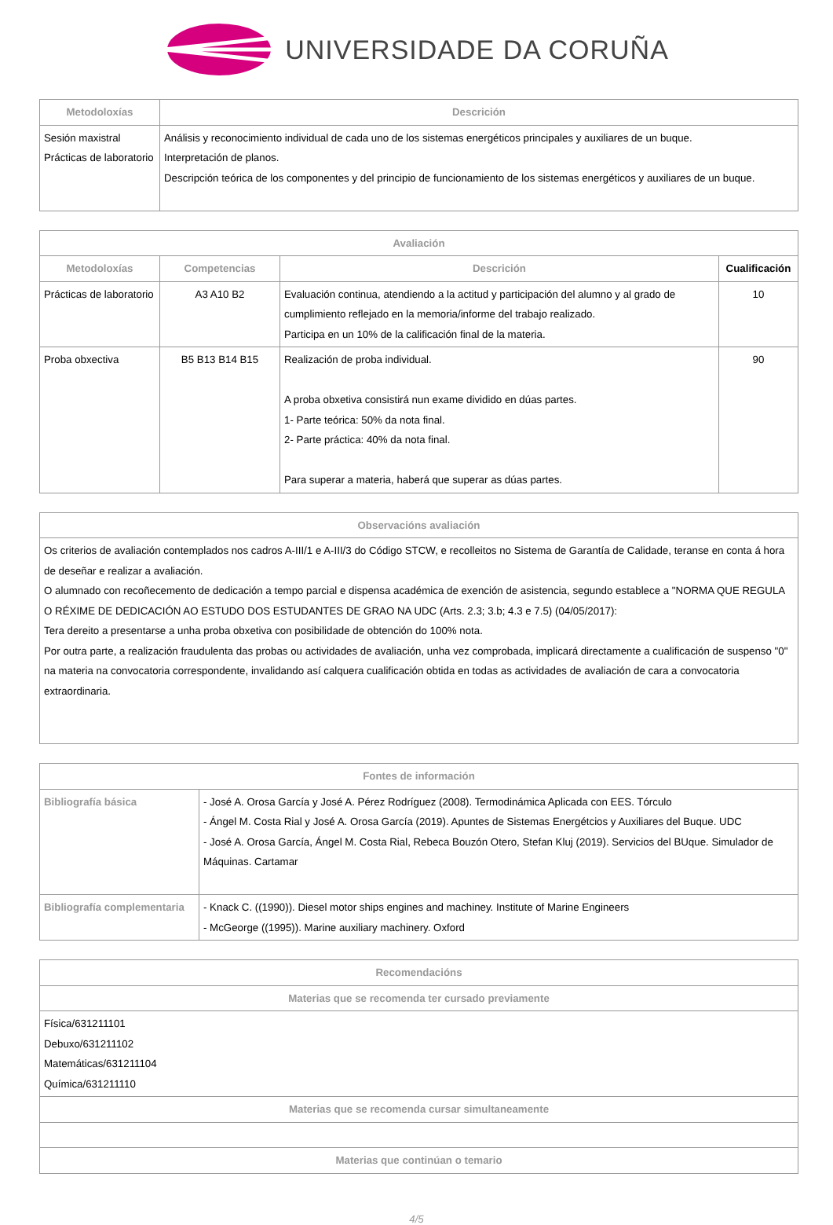UNIVERSIDADE DA CORUÑA
| Metodoloxías | Descrición |
| --- | --- |
| Sesión maxistral Prácticas de laboratorio | Análisis y reconocimiento individual de cada uno de los sistemas energéticos principales y auxiliares de un buque. Interpretación de planos. Descripción teórica de los componentes y del principio de funcionamiento de los sistemas energéticos y auxiliares de un buque. |
| Avaliación | | | |
| --- | --- | --- | --- |
| Metodoloxías | Competencias | Descrición | Cualificación |
| Prácticas de laboratorio | A3 A10 B2 | Evaluación continua, atendiendo a la actitud y participación del alumno y al grado de cumplimiento reflejado en la memoria/informe del trabajo realizado. Participa en un 10% de la calificación final de la materia. | 10 |
| Proba obxectiva | B5 B13 B14 B15 | Realización de proba individual. A proba obxetiva consistirá nun exame dividido en dúas partes. 1- Parte teórica: 50% da nota final. 2- Parte práctica: 40% da nota final. Para superar a materia, haberá que superar as dúas partes. | 90 |
| Observacións avaliación |
| --- |
| Os criterios de avaliación contemplados nos cadros A-III/1 e A-III/3 do Código STCW, e recolleitos no Sistema de Garantía de Calidade, teranse en conta á hora de deseñar e realizar a avaliación. O alumnado con recoñecemento de dedicación a tempo parcial e dispensa académica de exención de asistencia, segundo establece a "NORMA QUE REGULA O RÉXIME DE DEDICACIÓN AO ESTUDO DOS ESTUDANTES DE GRAO NA UDC (Arts. 2.3; 3.b; 4.3 e 7.5) (04/05/2017): Tera dereito a presentarse a unha proba obxetiva con posibilidade de obtención do 100% nota. Por outra parte, a realización fraudulenta das probas ou actividades de avaliación, unha vez comprobada, implicará directamente a cualificación de suspenso "0" na materia na convocatoria correspondente, invalidando así calquera cualificación obtida en todas as actividades de avaliación de cara a convocatoria extraordinaria. |
| Fontes de información | |
| --- | --- |
| Bibliografía básica | - José A. Orosa García y José A. Pérez Rodríguez (2008). Termodinámica Aplicada con EES. Tórculo - Ángel M. Costa Rial y José A. Orosa García (2019). Apuntes de Sistemas Energétcios y Auxiliares del Buque. UDC - José A. Orosa García, Ángel M. Costa Rial, Rebeca Bouzón Otero, Stefan Kluj (2019). Servicios del BUque. Simulador de Máquinas. Cartamar |
| Bibliografía complementaria | - Knack C. ((1990)). Diesel motor ships engines and machiney. Institute of Marine Engineers - McGeorge ((1995)). Marine auxiliary machinery. Oxford |
| Recomendacións |
| --- |
| Materias que se recomenda ter cursado previamente |
| Física/631211101 Debuxo/631211102 Matemáticas/631211104 Química/631211110 |
| Materias que se recomenda cursar simultaneamente |
| Materias que continúan o temario |
4/5